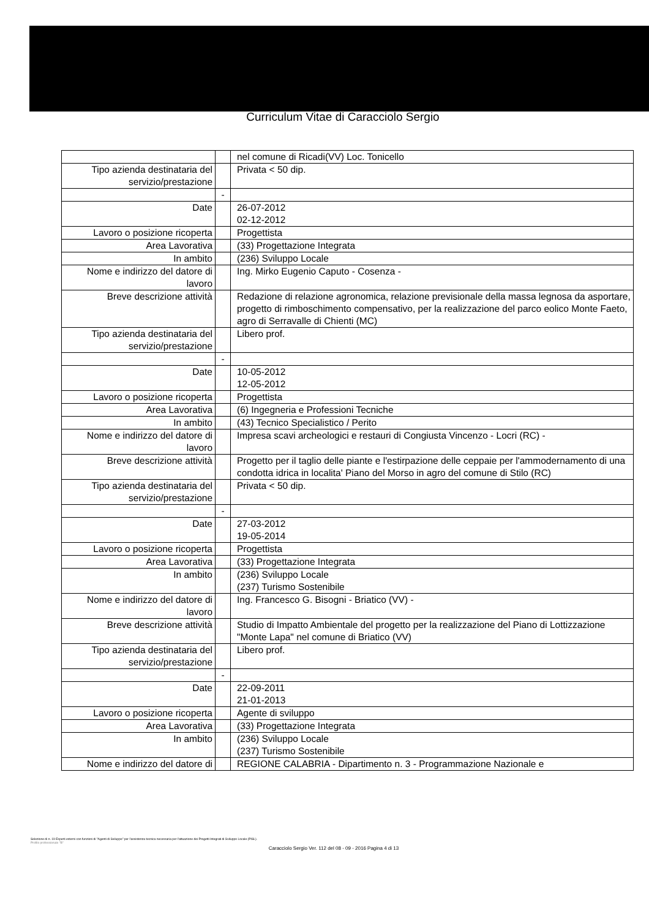Curriculum Vitae di Caracciolo Sergio
| | | nel comune di Ricadi(VV) Loc. Tonicello |
| Tipo azienda destinataria del servizio/prestazione | | Privata < 50 dip. |
| | - | |
| Date | | 26-07-2012 02-12-2012 |
| Lavoro o posizione ricoperta | | Progettista |
| Area Lavorativa | | (33) Progettazione Integrata |
| In ambito | | (236) Sviluppo Locale |
| Nome e indirizzo del datore di lavoro | | Ing. Mirko Eugenio Caputo - Cosenza - |
| Breve descrizione attività | | Redazione di relazione agronomica, relazione previsionale della massa legnosa da asportare, progetto di rimboschimento compensativo, per la realizzazione del parco eolico Monte Faeto, agro di Serravalle di Chienti (MC) |
| Tipo azienda destinataria del servizio/prestazione | | Libero prof. |
| | - | |
| Date | | 10-05-2012 12-05-2012 |
| Lavoro o posizione ricoperta | | Progettista |
| Area Lavorativa | | (6) Ingegneria e Professioni Tecniche |
| In ambito | | (43) Tecnico Specialistico / Perito |
| Nome e indirizzo del datore di lavoro | | Impresa scavi archeologici e restauri di Congiusta Vincenzo - Locri (RC) - |
| Breve descrizione attività | | Progetto per il taglio delle piante e l'estirpazione delle ceppaie per l'ammodernamento di una condotta idrica in localita' Piano del Morso in agro del comune di Stilo (RC) |
| Tipo azienda destinataria del servizio/prestazione | | Privata < 50 dip. |
| | - | |
| Date | | 27-03-2012 19-05-2014 |
| Lavoro o posizione ricoperta | | Progettista |
| Area Lavorativa | | (33) Progettazione Integrata |
| In ambito | | (236) Sviluppo Locale (237) Turismo Sostenibile |
| Nome e indirizzo del datore di lavoro | | Ing. Francesco G. Bisogni - Briatico (VV) - |
| Breve descrizione attività | | Studio di Impatto Ambientale del progetto per la realizzazione del Piano di Lottizzazione "Monte Lapa" nel comune di Briatico (VV) |
| Tipo azienda destinataria del servizio/prestazione | | Libero prof. |
| | - | |
| Date | | 22-09-2011 21-01-2013 |
| Lavoro o posizione ricoperta | | Agente di sviluppo |
| Area Lavorativa | | (33) Progettazione Integrata |
| In ambito | | (236) Sviluppo Locale (237) Turismo Sostenibile |
| Nome e indirizzo del datore di | | REGIONE CALABRIA - Dipartimento n. 3 - Programmazione Nazionale e |
Selezione di n. 19 Esperti esterni con funzioni di "Agenti di Sviluppo" per l'assistenza tecnica necessaria per l'attuazione dei Progetti Integrati di Sviluppo Locale (PISL).
Profilo professionale "B"
Caracciolo Sergio Ver. 112 del 08 - 09 - 2016 Pagina 4 di 13